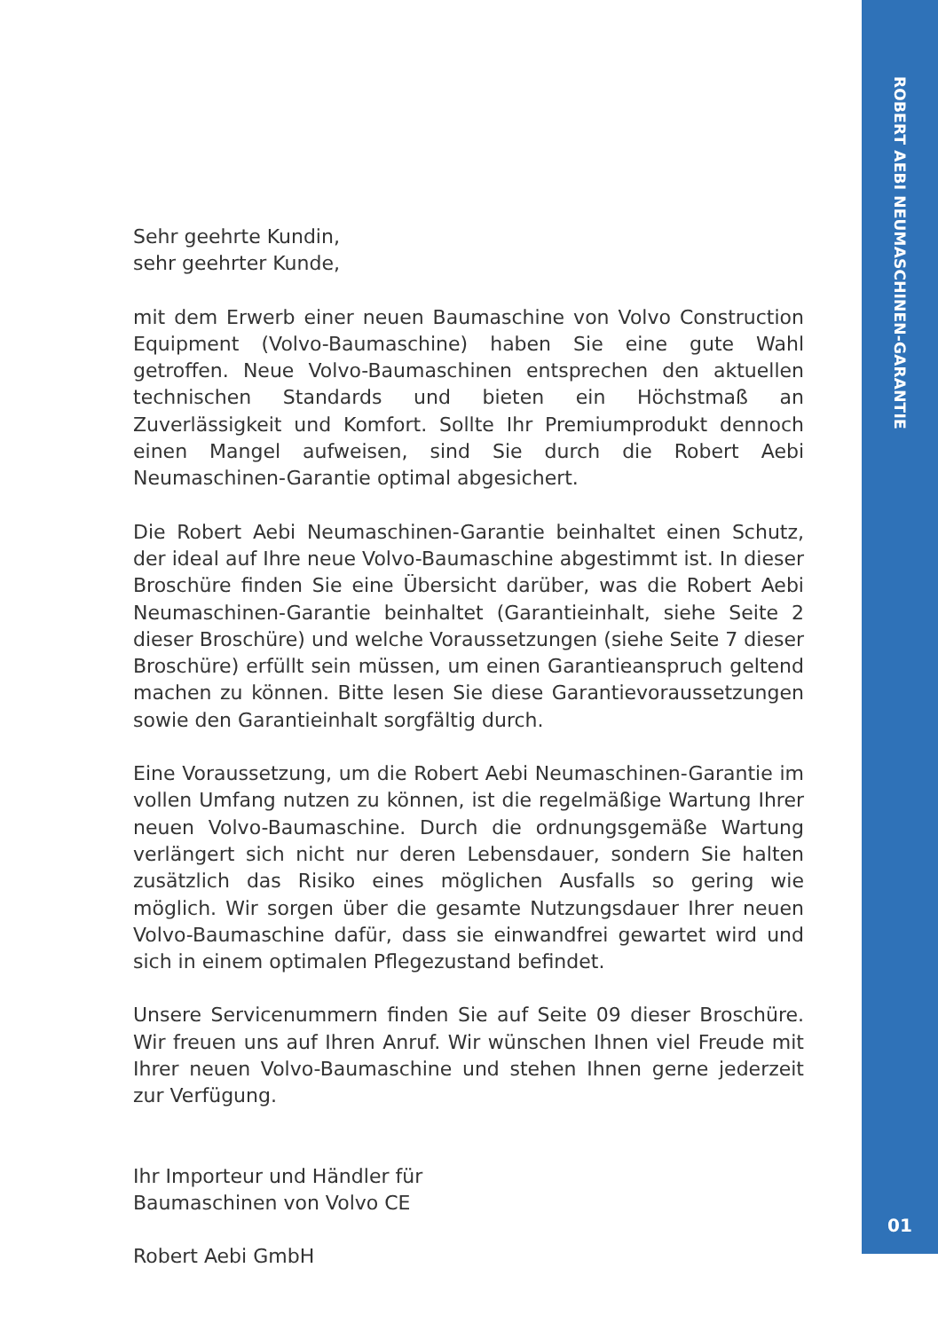Sehr geehrte Kundin,
sehr geehrter Kunde,
mit dem Erwerb einer neuen Baumaschine von Volvo Construction Equipment (Volvo-Baumaschine) haben Sie eine gute Wahl getroffen. Neue Volvo-Baumaschinen entsprechen den aktuellen technischen Standards und bieten ein Höchstmaß an Zuverlässigkeit und Komfort. Sollte Ihr Premiumprodukt dennoch einen Mangel aufweisen, sind Sie durch die Robert Aebi Neumaschinen-Garantie optimal abgesichert.
Die Robert Aebi Neumaschinen-Garantie beinhaltet einen Schutz, der ideal auf Ihre neue Volvo-Baumaschine abgestimmt ist. In dieser Broschüre finden Sie eine Übersicht darüber, was die Robert Aebi Neumaschinen-Garantie beinhaltet (Garantieinhalt, siehe Seite 2 dieser Broschüre) und welche Voraussetzungen (siehe Seite 7 dieser Broschüre) erfüllt sein müssen, um einen Garantieanspruch geltend machen zu können. Bitte lesen Sie diese Garantievoraussetzungen sowie den Garantieinhalt sorgfältig durch.
Eine Voraussetzung, um die Robert Aebi Neumaschinen-Garantie im vollen Umfang nutzen zu können, ist die regelmäßige Wartung Ihrer neuen Volvo-Baumaschine. Durch die ordnungsgemäße Wartung verlängert sich nicht nur deren Lebensdauer, sondern Sie halten zusätzlich das Risiko eines möglichen Ausfalls so gering wie möglich. Wir sorgen über die gesamte Nutzungsdauer Ihrer neuen Volvo-Baumaschine dafür, dass sie einwandfrei gewartet wird und sich in einem optimalen Pflegezustand befindet.
Unsere Servicenummern finden Sie auf Seite 09 dieser Broschüre. Wir freuen uns auf Ihren Anruf. Wir wünschen Ihnen viel Freude mit Ihrer neuen Volvo-Baumaschine und stehen Ihnen gerne jederzeit zur Verfügung.
Ihr Importeur und Händler für
Baumaschinen von Volvo CE
Robert Aebi GmbH
ROBERT AEBI NEUMASCHINEN-GARANTIE
01